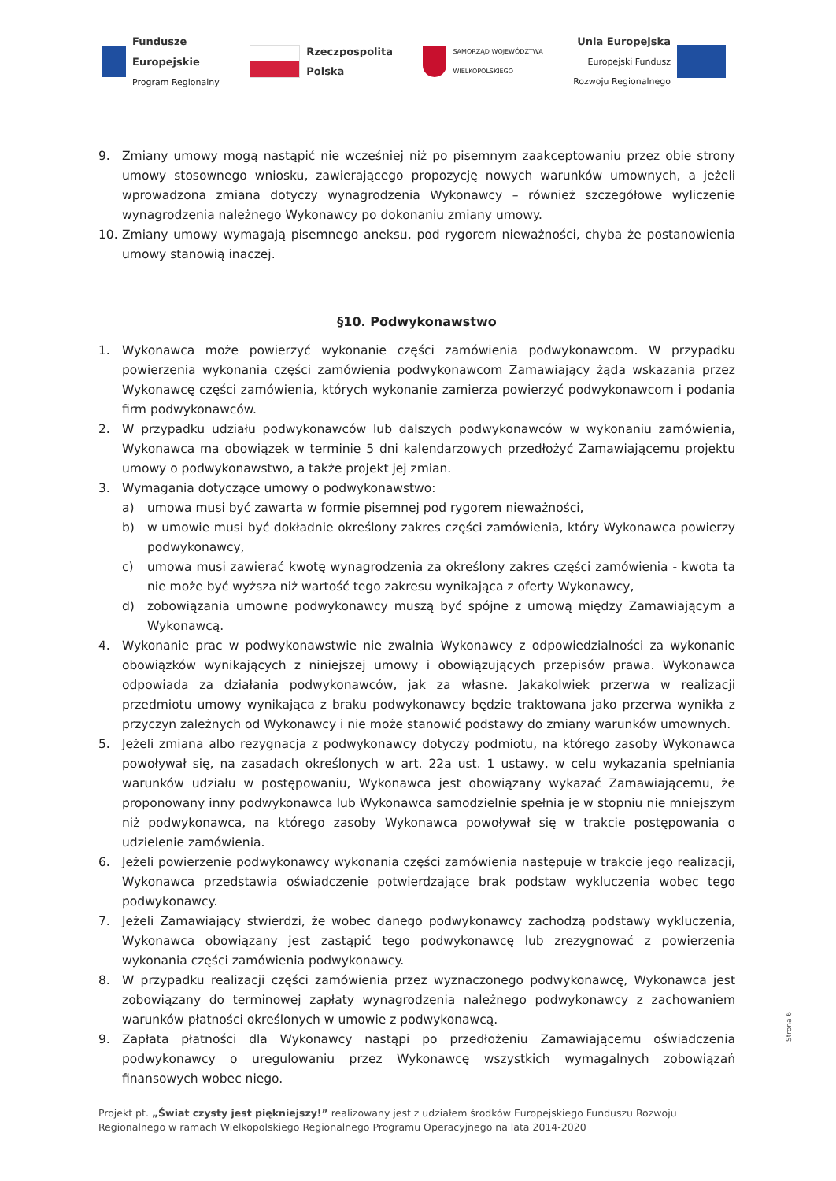Fundusze
Europejskie
Program Regionalny
Rzeczpospolita
Polska
SAMORZĄD WOJEWÓDZTWA
WIELKOPOLSKIEGO
Unia Europejska
Europejski Fundusz
Rozwoju Regionalnego
9. Zmiany umowy mogą nastąpić nie wcześniej niż po pisemnym zaakceptowaniu przez obie strony umowy stosownego wniosku, zawierającego propozycję nowych warunków umownych, a jeżeli wprowadzona zmiana dotyczy wynagrodzenia Wykonawcy – również szczegółowe wyliczenie wynagrodzenia należnego Wykonawcy po dokonaniu zmiany umowy.
10. Zmiany umowy wymagają pisemnego aneksu, pod rygorem nieważności, chyba że postanowienia umowy stanowią inaczej.
§10. Podwykonawstwo
1. Wykonawca może powierzyć wykonanie części zamówienia podwykonawcom. W przypadku powierzenia wykonania części zamówienia podwykonawcom Zamawiający żąda wskazania przez Wykonawcę części zamówienia, których wykonanie zamierza powierzyć podwykonawcom i podania firm podwykonawców.
2. W przypadku udziału podwykonawców lub dalszych podwykonawców w wykonaniu zamówienia, Wykonawca ma obowiązek w terminie 5 dni kalendarzowych przedłożyć Zamawiającemu projektu umowy o podwykonawstwo, a także projekt jej zmian.
3. Wymagania dotyczące umowy o podwykonawstwo:
a) umowa musi być zawarta w formie pisemnej pod rygorem nieważności,
b) w umowie musi być dokładnie określony zakres części zamówienia, który Wykonawca powierzy podwykonawcy,
c) umowa musi zawierać kwotę wynagrodzenia za określony zakres części zamówienia - kwota ta nie może być wyższa niż wartość tego zakresu wynikająca z oferty Wykonawcy,
d) zobowiązania umowne podwykonawcy muszą być spójne z umową między Zamawiającym a Wykonawcą.
4. Wykonanie prac w podwykonawstwie nie zwalnia Wykonawcy z odpowiedzialności za wykonanie obowiązków wynikających z niniejszej umowy i obowiązujących przepisów prawa. Wykonawca odpowiada za działania podwykonawców, jak za własne. Jakakolwiek przerwa w realizacji przedmiotu umowy wynikająca z braku podwykonawcy będzie traktowana jako przerwa wynikła z przyczyn zależnych od Wykonawcy i nie może stanowić podstawy do zmiany warunków umownych.
5. Jeżeli zmiana albo rezygnacja z podwykonawcy dotyczy podmiotu, na którego zasoby Wykonawca powoływał się, na zasadach określonych w art. 22a ust. 1 ustawy, w celu wykazania spełniania warunków udziału w postępowaniu, Wykonawca jest obowiązany wykazać Zamawiającemu, że proponowany inny podwykonawca lub Wykonawca samodzielnie spełnia je w stopniu nie mniejszym niż podwykonawca, na którego zasoby Wykonawca powoływał się w trakcie postępowania o udzielenie zamówienia.
6. Jeżeli powierzenie podwykonawcy wykonania części zamówienia następuje w trakcie jego realizacji, Wykonawca przedstawia oświadczenie potwierdzające brak podstaw wykluczenia wobec tego podwykonawcy.
7. Jeżeli Zamawiający stwierdzi, że wobec danego podwykonawcy zachodzą podstawy wykluczenia, Wykonawca obowiązany jest zastąpić tego podwykonawcę lub zrezygnować z powierzenia wykonania części zamówienia podwykonawcy.
8. W przypadku realizacji części zamówienia przez wyznaczonego podwykonawcę, Wykonawca jest zobowiązany do terminowej zapłaty wynagrodzenia należnego podwykonawcy z zachowaniem warunków płatności określonych w umowie z podwykonawcą.
9. Zapłata płatności dla Wykonawcy nastąpi po przedłożeniu Zamawiającemu oświadczenia podwykonawcy o uregulowaniu przez Wykonawcę wszystkich wymagalnych zobowiązań finansowych wobec niego.
Strona 6
Projekt pt. „Świat czysty jest piękniejszy!” realizowany jest z udziałem środków Europejskiego Funduszu Rozwoju
Regionalnego w ramach Wielkopolskiego Regionalnego Programu Operacyjnego na lata 2014-2020